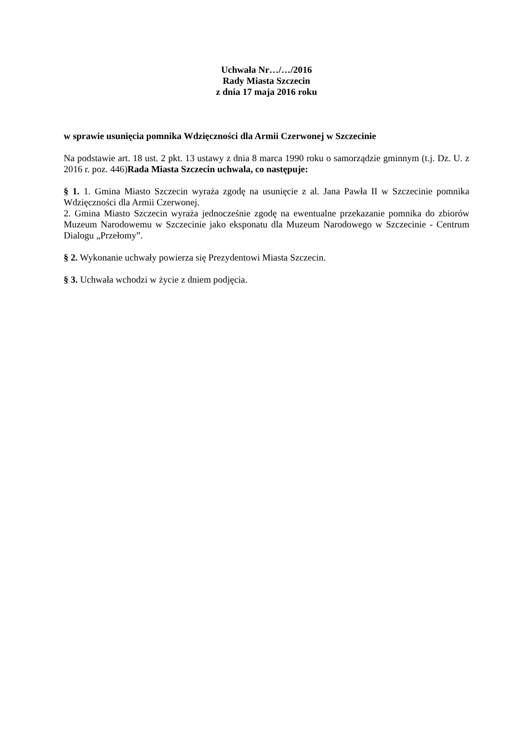Uchwała Nr…/…/2016
Rady Miasta Szczecin
z dnia 17 maja 2016 roku
w sprawie usunięcia pomnika Wdzięczności dla Armii Czerwonej w Szczecinie
Na podstawie art. 18 ust. 2 pkt. 13 ustawy z dnia 8 marca 1990 roku o samorządzie gminnym (t.j. Dz. U. z 2016 r. poz. 446)Rada Miasta Szczecin uchwala, co następuje:
§ 1. 1. Gmina Miasto Szczecin wyraża zgodę na usunięcie z al. Jana Pawła II w Szczecinie pomnika Wdzięczności dla Armii Czerwonej.
2. Gmina Miasto Szczecin wyraża jednocześnie zgodę na ewentualne przekazanie pomnika do zbiorów Muzeum Narodowemu w Szczecinie jako eksponatu dla Muzeum Narodowego w Szczecinie - Centrum Dialogu „Przełomy”.
§ 2. Wykonanie uchwały powierza się Prezydentowi Miasta Szczecin.
§ 3. Uchwała wchodzi w życie z dniem podjęcia.